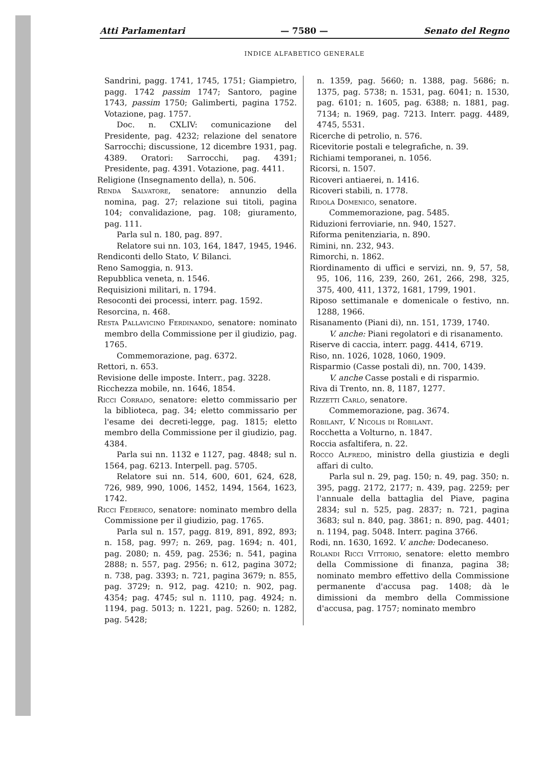Atti Parlamentari — 7580 — Senato del Regno
INDICE ALFABETICO GENERALE
Sandrini, pagg. 1741, 1745, 1751; Giampietro, pagg. 1742 passim 1747; Santoro, pagine 1743, passim 1750; Galimberti, pagina 1752. Votazione, pag. 1757.
Doc. n. CXLIV: comunicazione del Presidente, pag. 4232; relazione del senatore Sarrocchi; discussione, 12 dicembre 1931, pag. 4389. Oratori: Sarrocchi, pag. 4391; Presidente, pag. 4391. Votazione, pag. 4411.
Religione (Insegnamento della), n. 506.
Renda Salvatore, senatore: annunzio della nomina, pag. 27; relazione sui titoli, pagina 104; convalidazione, pag. 108; giuramento, pag. 111.
Parla sul n. 180, pag. 897.
Relatore sui nn. 103, 164, 1847, 1945, 1946.
Rendiconti dello Stato, V. Bilanci.
Reno Samoggia, n. 913.
Repubblica veneta, n. 1546.
Requisizioni militari, n. 1794.
Resoconti dei processi, interr. pag. 1592.
Resorcina, n. 468.
Resta Pallavicino Ferdinando, senatore: nominato membro della Commissione per il giudizio, pag. 1765.
Commemorazione, pag. 6372.
Rettori, n. 653.
Revisione delle imposte. Interr., pag. 3228.
Ricchezza mobile, nn. 1646, 1854.
Ricci Corrado, senatore: eletto commissario per la biblioteca, pag. 34; eletto commissario per l'esame dei decreti-legge, pag. 1815; eletto membro della Commissione per il giudizio, pag. 4384.
Parla sui nn. 1132 e 1127, pag. 4848; sul n. 1564, pag. 6213. Interpell. pag. 5705.
Relatore sui nn. 514, 600, 601, 624, 628, 726, 989, 990, 1006, 1452, 1494, 1564, 1623, 1742.
Ricci Federico, senatore: nominato membro della Commissione per il giudizio, pag. 1765.
Parla sul n. 157, pagg. 819, 891, 892, 893; n. 158, pag. 997; n. 269, pag. 1694; n. 401, pag. 2080; n. 459, pag. 2536; n. 541, pagina 2888; n. 557, pag. 2956; n. 612, pagina 3072; n. 738, pag. 3393; n. 721, pagina 3679; n. 855, pag. 3729; n. 912, pag. 4210; n. 902, pag. 4354; pag. 4745; sul n. 1110, pag. 4924; n. 1194, pag. 5013; n. 1221, pag. 5260; n. 1282, pag. 5428;
n. 1359, pag. 5660; n. 1388, pag. 5686; n. 1375, pag. 5738; n. 1531, pag. 6041; n. 1530, pag. 6101; n. 1605, pag. 6388; n. 1881, pag. 7134; n. 1969, pag. 7213. Interr. pagg. 4489, 4745, 5531.
Ricerche di petrolio, n. 576.
Ricevitorie postali e telegrafiche, n. 39.
Richiami temporanei, n. 1056.
Ricorsi, n. 1507.
Ricoveri antiaerei, n. 1416.
Ricoveri stabili, n. 1778.
Ridola Domenico, senatore.
Commemorazione, pag. 5485.
Riduzioni ferroviarie, nn. 940, 1527.
Riforma penitenziaria, n. 890.
Rimini, nn. 232, 943.
Rimorchi, n. 1862.
Riordinamento di uffici e servizi, nn. 9, 57, 58, 95, 106, 116, 239, 260, 261, 266, 298, 325, 375, 400, 411, 1372, 1681, 1799, 1901.
Riposo settimanale e domenicale o festivo, nn. 1288, 1966.
Risanamento (Piani di), nn. 151, 1739, 1740.
V. anche: Piani regolatori e di risanamento.
Riserve di caccia, interr. pagg. 4414, 6719.
Riso, nn. 1026, 1028, 1060, 1909.
Risparmio (Casse postali di), nn. 700, 1439.
V. anche Casse postali e di risparmio.
Riva di Trento, nn. 8, 1187, 1277.
Rizzetti Carlo, senatore.
Commemorazione, pag. 3674.
Robilant, V. Nicolis di Robilant.
Rocchetta a Volturno, n. 1847.
Roccia asfaltifera, n. 22.
Rocco Alfredo, ministro della giustizia e degli affari di culto.
Parla sul n. 29, pag. 150; n. 49, pag. 350; n. 395, pagg. 2172, 2177; n. 439, pag. 2259; per l'annuale della battaglia del Piave, pagina 2834; sul n. 525, pag. 2837; n. 721, pagina 3683; sul n. 840, pag. 3861; n. 890, pag. 4401; n. 1194, pag. 5048. Interr. pagina 3766.
Rodi, nn. 1630, 1692. V. anche: Dodecaneso.
Rolandi Ricci Vittorio, senatore: eletto membro della Commissione di finanza, pagina 38; nominato membro effettivo della Commissione permanente d'accusa pag. 1408; dà le dimissioni da membro della Commissione d'accusa, pag. 1757; nominato membro